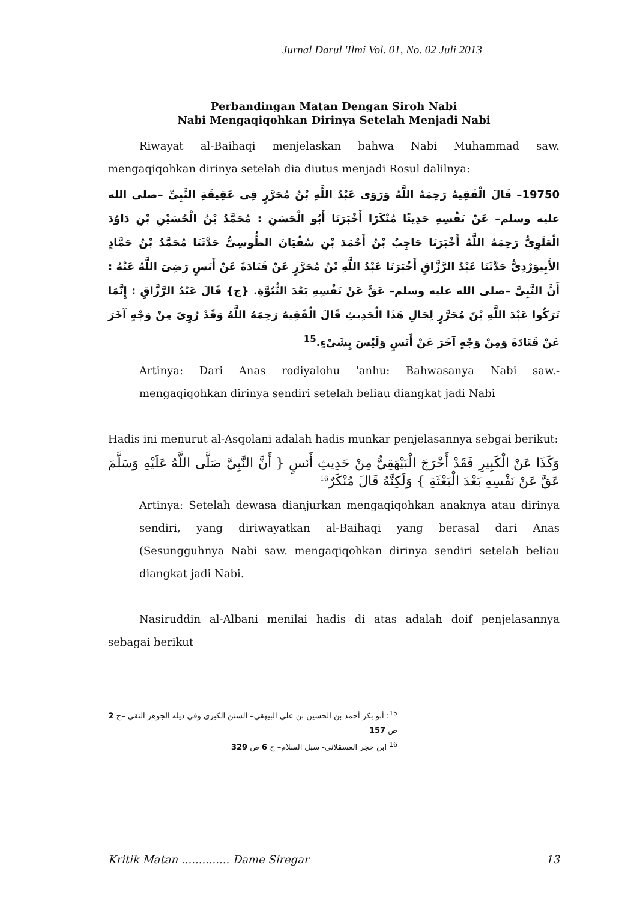Jurnal Darul 'Ilmi Vol. 01, No. 02 Juli 2013
Perbandingan Matan Dengan Siroh Nabi
Nabi Mengaqiqohkan Dirinya Setelah Menjadi Nabi
Riwayat al-Baihaqi menjelaskan bahwa Nabi Muhammad saw. mengaqiqohkan dirinya setelah dia diutus menjadi Rosul dalilnya:
19750– قَالَ الْفَقِيهُ رَحِمَهُ اللَّهُ وَرَوَى عَبْدُ اللَّهِ بْنُ مُحَرَّرٍ فِى عَقِيقَةِ النَّبِىِّ –صلى الله عليه وسلم– عَنْ نَفْسِهِ حَدِيثًا مُنْكَرًا أَخْبَرَنَا أَبُو الْحَسَنِ : مُحَمَّدُ بْنُ الْحُسَيْنِ بْنِ دَاوُدَ الْعَلَوِىُّ رَحِمَهُ اللَّهُ أَخْبَرَنَا حَاجِبُ بْنُ أَحْمَدَ بْنِ سُفْيَانَ الطُّوسِىُّ حَدَّثَنَا مُحَمَّدُ بْنُ حَمَّادٍ الأَبِيوَرْدِىُّ حَدَّثَنَا عَبْدُ الرَّزَّاقِ أَخْبَرَنَا عَبْدُ اللَّهِ بْنُ مُحَرَّرٍ عَنْ قَتَادَةَ عَنْ أَنَسٍ رَضِىَ اللَّهُ عَنْهُ : أَنَّ النَّبِىَّ –صلى الله عليه وسلم– عَقَّ عَنْ نَفْسِهِ بَعْدَ النُّبُوَّةِ. {ج} قَالَ عَبْدُ الرَّزَّاقِ : إِنَّمَا تَرَكُوا عَبْدَ اللَّهِ بْنَ مُحَرَّرٍ لِحَالِ هَذَا الْحَدِيثِ قَالَ الْفَقِيهُ رَحِمَهُ اللَّهُ وَقَدْ رُوِىَ مِنْ وَجْهٍ آخَرَ عَنْ قَتَادَةَ وَمِنْ وَجْهٍ آخَرَ عَنْ أَنَسٍ وَلَيْسَ بِشَىْءٍ.<sup>15</sup>
Artinya: Dari Anas rodiyalohu 'anhu: Bahwasanya Nabi saw.- mengaqiqohkan dirinya sendiri setelah beliau diangkat jadi Nabi
Hadis ini menurut al-Asqolani adalah hadis munkar penjelasannya sebgai berikut:
وَكَذَا عَنْ الْكَبِيرِ فَقَدْ أَخْرَجَ الْبَيْهَقِيُّ مِنْ حَدِيثِ أَنَسٍ { أَنَّ النَّبِيَّ صَلَّى اللَّهُ عَلَيْهِ وَسَلَّمَ عَقَّ عَنْ نَفْسِهِ بَعْدَ الْبَعْثَةِ } وَلَكِنَّهُ قَالَ مُنْكَرٌ<sup>16</sup>
Artinya: Setelah dewasa dianjurkan mengaqiqohkan anaknya atau dirinya sendiri, yang diriwayatkan al-Baihaqi yang berasal dari Anas (Sesungguhnya Nabi saw. mengaqiqohkan dirinya sendiri setelah beliau diangkat jadi Nabi.
Nasiruddin al-Albani menilai hadis di atas adalah doif penjelasannya sebagai berikut
<sup>15</sup>: أبو بكر أحمد بن الحسين بن علي البيهقي– السنن الكبرى وفي ذيله الجوهر النقي –ج 2 ص 157
<sup>16</sup> ابن حجر العسقلانى- سبل السلام– ج 6 ص 329
Kritik Matan .............. Dame Siregar 13